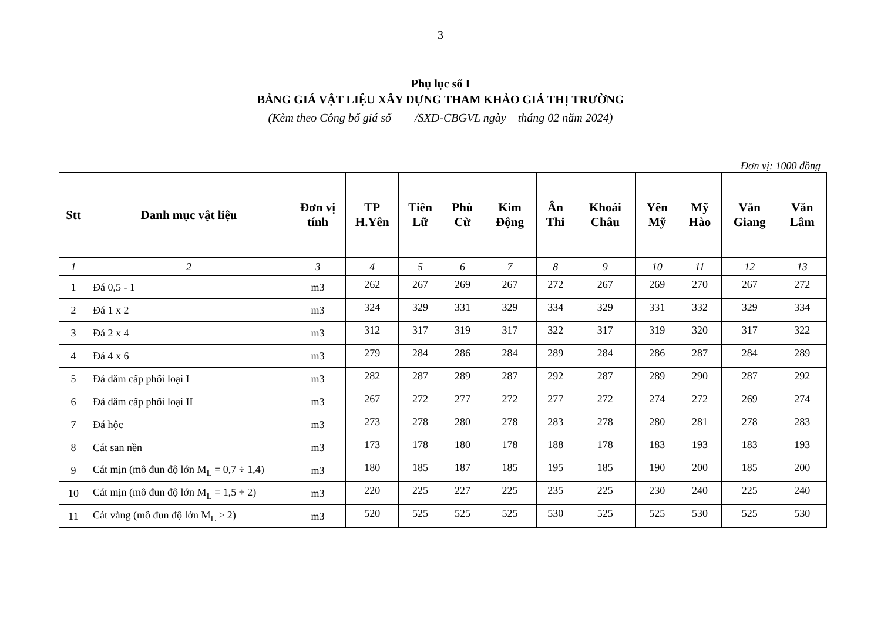3
Phụ lục số I
BẢNG GIÁ VẬT LIỆU XÂY DỰNG THAM KHẢO GIÁ THỊ TRƯỜNG
(Kèm theo Công bố giá số /SXD-CBGVL ngày tháng 02 năm 2024)
Đơn vị: 1000 đồng
| Stt | Danh mục vật liệu | Đơn vị tính | TP H.Yên | Tiên Lữ | Phù Cừ | Kim Động | Ân Thi | Khoái Châu | Yên Mỹ | Mỹ Hào | Văn Giang | Văn Lâm |
| --- | --- | --- | --- | --- | --- | --- | --- | --- | --- | --- | --- | --- |
| 1 | 2 | 3 | 4 | 5 | 6 | 7 | 8 | 9 | 10 | 11 | 12 | 13 |
| 1 | Đá 0,5 - 1 | m3 | 262 | 267 | 269 | 267 | 272 | 267 | 269 | 270 | 267 | 272 |
| 2 | Đá 1 x 2 | m3 | 324 | 329 | 331 | 329 | 334 | 329 | 331 | 332 | 329 | 334 |
| 3 | Đá 2 x 4 | m3 | 312 | 317 | 319 | 317 | 322 | 317 | 319 | 320 | 317 | 322 |
| 4 | Đá 4 x 6 | m3 | 279 | 284 | 286 | 284 | 289 | 284 | 286 | 287 | 284 | 289 |
| 5 | Đá dăm cấp phối loại I | m3 | 282 | 287 | 289 | 287 | 292 | 287 | 289 | 290 | 287 | 292 |
| 6 | Đá dăm cấp phối loại II | m3 | 267 | 272 | 277 | 272 | 277 | 272 | 274 | 272 | 269 | 274 |
| 7 | Đá hộc | m3 | 273 | 278 | 280 | 278 | 283 | 278 | 280 | 281 | 278 | 283 |
| 8 | Cát san nền | m3 | 173 | 178 | 180 | 178 | 188 | 178 | 183 | 193 | 183 | 193 |
| 9 | Cát mịn (mô đun độ lớn M<sub>L</sub> = 0,7 ÷ 1,4) | m3 | 180 | 185 | 187 | 185 | 195 | 185 | 190 | 200 | 185 | 200 |
| 10 | Cát mịn (mô đun độ lớn M<sub>L</sub> = 1,5 ÷ 2) | m3 | 220 | 225 | 227 | 225 | 235 | 225 | 230 | 240 | 225 | 240 |
| 11 | Cát vàng (mô đun độ lớn M<sub>L</sub> > 2) | m3 | 520 | 525 | 525 | 525 | 530 | 525 | 525 | 530 | 525 | 530 |